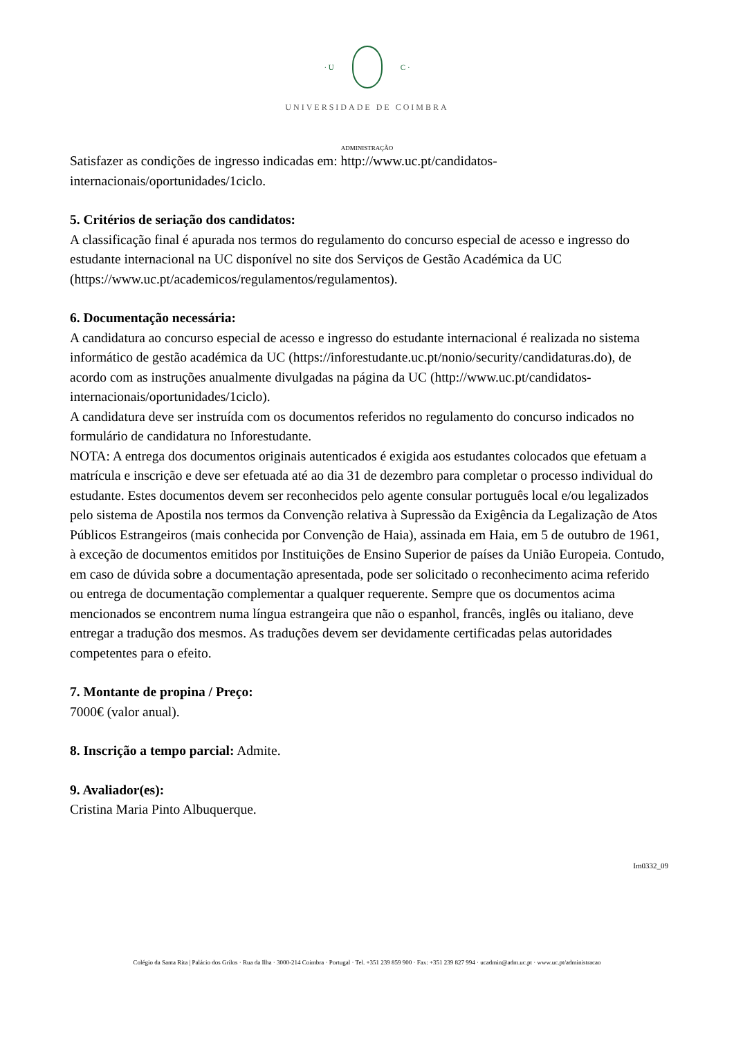· U C ·
UNIVERSIDADE DE COIMBRA
ADMINISTRAÇÃO
Satisfazer as condições de ingresso indicadas em: http://www.uc.pt/candidatos-internacionais/oportunidades/1ciclo.
5. Critérios de seriação dos candidatos:
A classificação final é apurada nos termos do regulamento do concurso especial de acesso e ingresso do estudante internacional na UC disponível no site dos Serviços de Gestão Académica da UC (https://www.uc.pt/academicos/regulamentos/regulamentos).
6. Documentação necessária:
A candidatura ao concurso especial de acesso e ingresso do estudante internacional é realizada no sistema informático de gestão académica da UC (https://inforestudante.uc.pt/nonio/security/candidaturas.do), de acordo com as instruções anualmente divulgadas na página da UC (http://www.uc.pt/candidatos-internacionais/oportunidades/1ciclo).
A candidatura deve ser instruída com os documentos referidos no regulamento do concurso indicados no formulário de candidatura no Inforestudante.
NOTA: A entrega dos documentos originais autenticados é exigida aos estudantes colocados que efetuam a matrícula e inscrição e deve ser efetuada até ao dia 31 de dezembro para completar o processo individual do estudante. Estes documentos devem ser reconhecidos pelo agente consular português local e/ou legalizados pelo sistema de Apostila nos termos da Convenção relativa à Supressão da Exigência da Legalização de Atos Públicos Estrangeiros (mais conhecida por Convenção de Haia), assinada em Haia, em 5 de outubro de 1961, à exceção de documentos emitidos por Instituições de Ensino Superior de países da União Europeia. Contudo, em caso de dúvida sobre a documentação apresentada, pode ser solicitado o reconhecimento acima referido ou entrega de documentação complementar a qualquer requerente. Sempre que os documentos acima mencionados se encontrem numa língua estrangeira que não o espanhol, francês, inglês ou italiano, deve entregar a tradução dos mesmos. As traduções devem ser devidamente certificadas pelas autoridades competentes para o efeito.
7. Montante de propina / Preço:
7000€ (valor anual).
8. Inscrição a tempo parcial: Admite.
9. Avaliador(es):
Cristina Maria Pinto Albuquerque.
Im0332_09
Colégio da Santa Rita | Palácio dos Grilos · Rua da Ilha · 3000-214 Coimbra · Portugal · Tel. +351 239 859 900 · Fax: +351 239 827 994 · ucadmin@adm.uc.pt · www.uc.pt/administracao